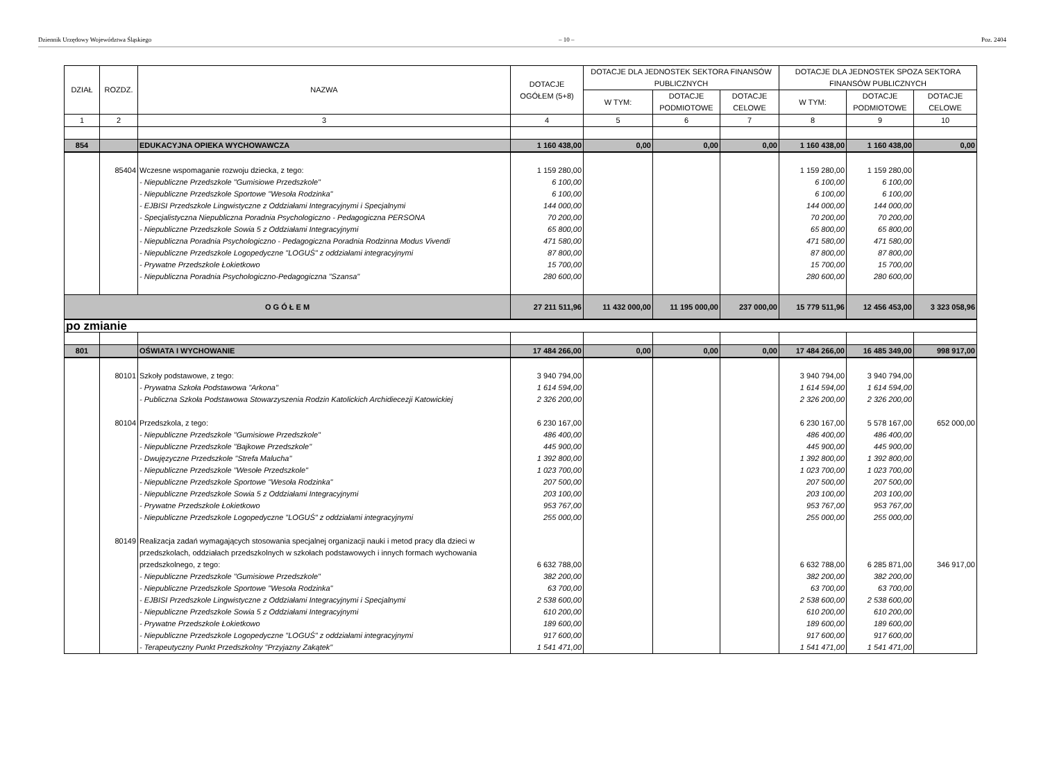Dziennik Urzędowy Województwa Śląskiego – 10 – Poz. 2404
| DZIAŁ | ROZDZ. | NAZWA | DOTACJE OGÓŁEM (5+8) | DOTACJE DLA JEDNOSTEK SEKTORA FINANSÓW PUBLICZNYCH | | | DOTACJE DLA JEDNOSTEK SPOZA SEKTORA FINANSÓW PUBLICZNYCH | | |
| --- | --- | --- | --- | --- | --- | --- | --- | --- | --- |
| | | | | W TYM: | DOTACJE PODMIOTOWE | DOTACJE CELOWE | W TYM: | DOTACJE PODMIOTOWE | DOTACJE CELOWE |
| 1 | 2 | 3 | 4 | 5 | 6 | 7 | 8 | 9 | 10 |
| 854 | | EDUKACYJNA OPIEKA WYCHOWAWCZA | 1 160 438,00 | 0,00 | 0,00 | 0,00 | 1 160 438,00 | 1 160 438,00 | 0,00 |
| | 85404 | Wczesne wspomaganie rozwoju dziecka, z tego: | 1 159 280,00 | | | | 1 159 280,00 | 1 159 280,00 | |
| | | - Niepubliczne Przedszkole "Gumisiowe Przedszkole" | 6 100,00 | | | | 6 100,00 | 6 100,00 | |
| | | - Niepubliczne Przedszkole Sportowe "Wesoła Rodzinka" | 6 100,00 | | | | 6 100,00 | 6 100,00 | |
| | | - EJBISI Przedszkole Lingwistyczne z Oddziałami Integracyjnymi i Specjalnymi | 144 000,00 | | | | 144 000,00 | 144 000,00 | |
| | | - Specjalistyczna Niepubliczna Poradnia Psychologiczno - Pedagogiczna PERSONA | 70 200,00 | | | | 70 200,00 | 70 200,00 | |
| | | - Niepubliczne Przedszkole Sowia 5 z Oddziałami Integracyjnymi | 65 800,00 | | | | 65 800,00 | 65 800,00 | |
| | | - Niepubliczna Poradnia Psychologiczno - Pedagogiczna Poradnia Rodzinna Modus Vivendi | 471 580,00 | | | | 471 580,00 | 471 580,00 | |
| | | - Niepubliczne Przedszkole Logopedyczne "LOGUŚ" z oddziałami integracyjnymi | 87 800,00 | | | | 87 800,00 | 87 800,00 | |
| | | - Prywatne Przedszkole Łokietkowo | 15 700,00 | | | | 15 700,00 | 15 700,00 | |
| | | - Niepubliczna Poradnia Psychologiczno-Pedagogiczna "Szansa" | 280 600,00 | | | | 280 600,00 | 280 600,00 | |
| O G Ó Ł E M | | | 27 211 511,96 | 11 432 000,00 | 11 195 000,00 | 237 000,00 | 15 779 511,96 | 12 456 453,00 | 3 323 058,96 |
| po zmianie | | | | | | | | | |
| 801 | | OŚWIATA I WYCHOWANIE | 17 484 266,00 | 0,00 | 0,00 | 0,00 | 17 484 266,00 | 16 485 349,00 | 998 917,00 |
| | 80101 | Szkoły podstawowe, z tego: | 3 940 794,00 | | | | 3 940 794,00 | 3 940 794,00 | |
| | | - Prywatna Szkoła Podstawowa "Arkona" | 1 614 594,00 | | | | 1 614 594,00 | 1 614 594,00 | |
| | | - Publiczna Szkoła Podstawowa Stowarzyszenia Rodzin Katolickich Archidiecezji Katowickiej | 2 326 200,00 | | | | 2 326 200,00 | 2 326 200,00 | |
| | 80104 | Przedszkola, z tego: | 6 230 167,00 | | | | 6 230 167,00 | 5 578 167,00 | 652 000,00 |
| | | - Niepubliczne Przedszkole "Gumisiowe Przedszkole" | 486 400,00 | | | | 486 400,00 | 486 400,00 | |
| | | - Niepubliczne Przedszkole "Bajkowe Przedszkole" | 445 900,00 | | | | 445 900,00 | 445 900,00 | |
| | | - Dwujęzyczne Przedszkole "Strefa Malucha" | 1 392 800,00 | | | | 1 392 800,00 | 1 392 800,00 | |
| | | - Niepubliczne Przedszkole "Wesołe Przedszkole" | 1 023 700,00 | | | | 1 023 700,00 | 1 023 700,00 | |
| | | - Niepubliczne Przedszkole Sportowe "Wesoła Rodzinka" | 207 500,00 | | | | 207 500,00 | 207 500,00 | |
| | | - Niepubliczne Przedszkole Sowia 5 z Oddziałami Integracyjnymi | 203 100,00 | | | | 203 100,00 | 203 100,00 | |
| | | - Prywatne Przedszkole Łokietkowo | 953 767,00 | | | | 953 767,00 | 953 767,00 | |
| | | - Niepubliczne Przedszkole Logopedyczne "LOGUŚ" z oddziałami integracyjnymi | 255 000,00 | | | | 255 000,00 | 255 000,00 | |
| | 80149 | Realizacja zadań wymagających stosowania specjalnej organizacji nauki i metod pracy dla dzieci w przedszkolach, oddziałach przedszkolnych w szkołach podstawowych i innych formach wychowania przedszkolnego, z tego: | 6 632 788,00 | | | | 6 632 788,00 | 6 285 871,00 | 346 917,00 |
| | | - Niepubliczne Przedszkole "Gumisiowe Przedszkole" | 382 200,00 | | | | 382 200,00 | 382 200,00 | |
| | | - Niepubliczne Przedszkole Sportowe "Wesoła Rodzinka" | 63 700,00 | | | | 63 700,00 | 63 700,00 | |
| | | - EJBISI Przedszkole Lingwistyczne z Oddziałami Integracyjnymi i Specjalnymi | 2 538 600,00 | | | | 2 538 600,00 | 2 538 600,00 | |
| | | - Niepubliczne Przedszkole Sowia 5 z Oddziałami Integracyjnymi | 610 200,00 | | | | 610 200,00 | 610 200,00 | |
| | | - Prywatne Przedszkole Łokietkowo | 189 600,00 | | | | 189 600,00 | 189 600,00 | |
| | | - Niepubliczne Przedszkole Logopedyczne "LOGUŚ" z oddziałami integracyjnymi | 917 600,00 | | | | 917 600,00 | 917 600,00 | |
| | | - Terapeutyczny Punkt Przedszkolny "Przyjazny Zakątek" | 1 541 471,00 | | | | 1 541 471,00 | 1 541 471,00 | |